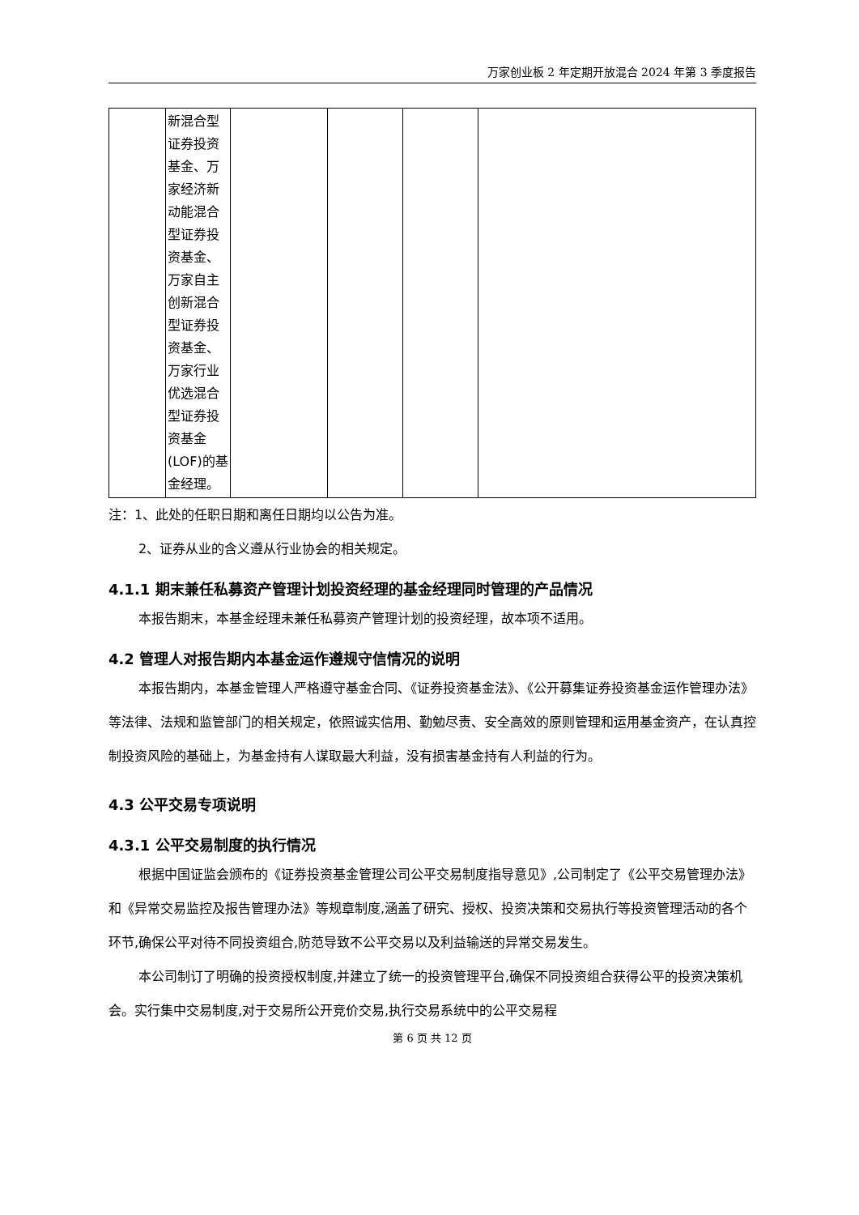万家创业板 2 年定期开放混合 2024 年第 3 季度报告
| | 新混合型证券投资基金、万家经济新动能混合型证券投资基金、万家自主创新混合型证券投资基金、万家行业优选混合型证券投资基金(LOF)的基金经理。 | | | | |
注：1、此处的任职日期和离任日期均以公告为准。
2、证券从业的含义遵从行业协会的相关规定。
4.1.1 期末兼任私募资产管理计划投资经理的基金经理同时管理的产品情况
本报告期末，本基金经理未兼任私募资产管理计划的投资经理，故本项不适用。
4.2 管理人对报告期内本基金运作遵规守信情况的说明
本报告期内，本基金管理人严格遵守基金合同、《证券投资基金法》、《公开募集证券投资基金运作管理办法》等法律、法规和监管部门的相关规定，依照诚实信用、勤勉尽责、安全高效的原则管理和运用基金资产，在认真控制投资风险的基础上，为基金持有人谋取最大利益，没有损害基金持有人利益的行为。
4.3 公平交易专项说明
4.3.1 公平交易制度的执行情况
根据中国证监会颁布的《证券投资基金管理公司公平交易制度指导意见》,公司制定了《公平交易管理办法》和《异常交易监控及报告管理办法》等规章制度,涵盖了研究、授权、投资决策和交易执行等投资管理活动的各个环节,确保公平对待不同投资组合,防范导致不公平交易以及利益输送的异常交易发生。
本公司制订了明确的投资授权制度,并建立了统一的投资管理平台,确保不同投资组合获得公平的投资决策机会。实行集中交易制度,对于交易所公开竞价交易,执行交易系统中的公平交易程
第 6 页 共 12 页